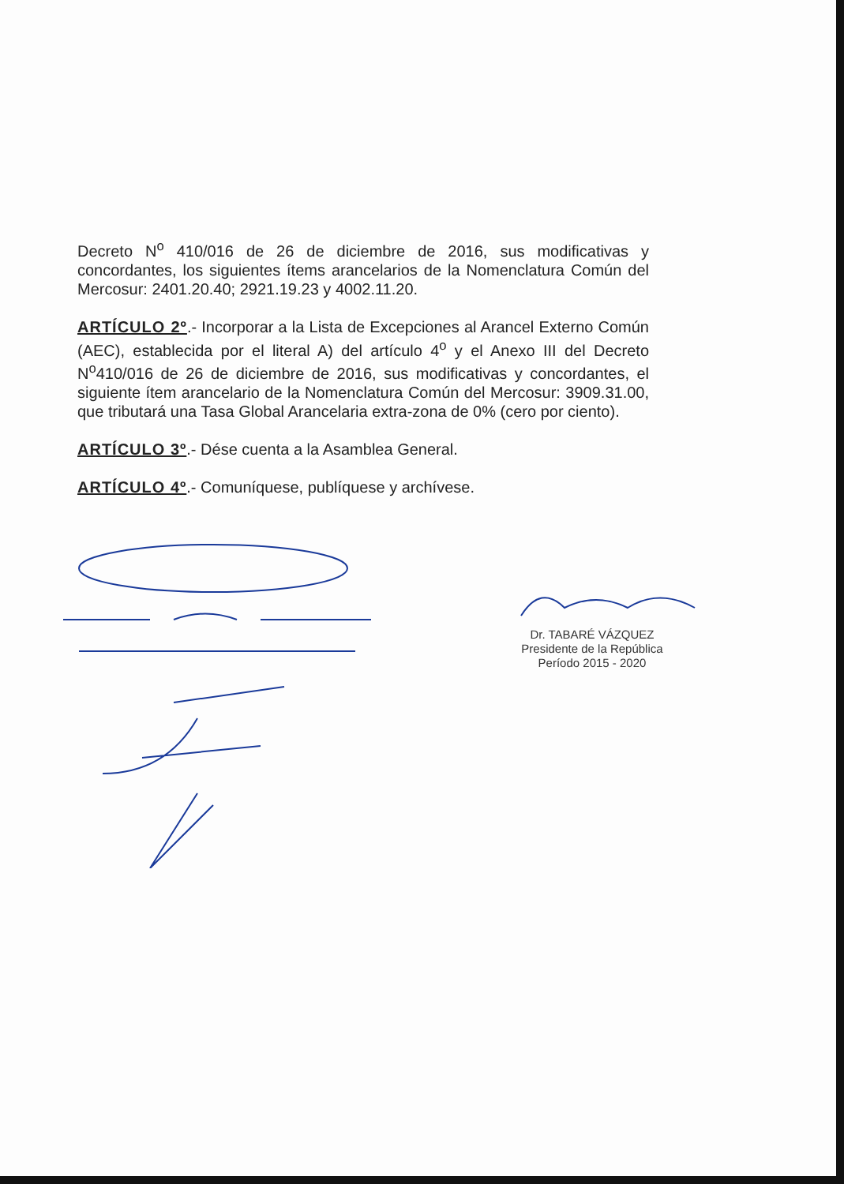Decreto N<sup>o</sup> 410/016 de 26 de diciembre de 2016, sus modificativas y concordantes, los siguientes ítems arancelarios de la Nomenclatura Común del Mercosur: 2401.20.40; 2921.19.23 y 4002.11.20.
ARTÍCULO 2º.- Incorporar a la Lista de Excepciones al Arancel Externo Común (AEC), establecida por el literal A) del artículo 4<sup>o</sup> y el Anexo III del Decreto N<sup>o</sup>410/016 de 26 de diciembre de 2016, sus modificativas y concordantes, el siguiente ítem arancelario de la Nomenclatura Común del Mercosur: 3909.31.00, que tributará una Tasa Global Arancelaria extra-zona de 0% (cero por ciento).
ARTÍCULO 3º.- Dése cuenta a la Asamblea General.
ARTÍCULO 4º.- Comuníquese, publíquese y archívese.
Dr. TABARÉ VÁZQUEZ
Presidente de la República
Período 2015 - 2020